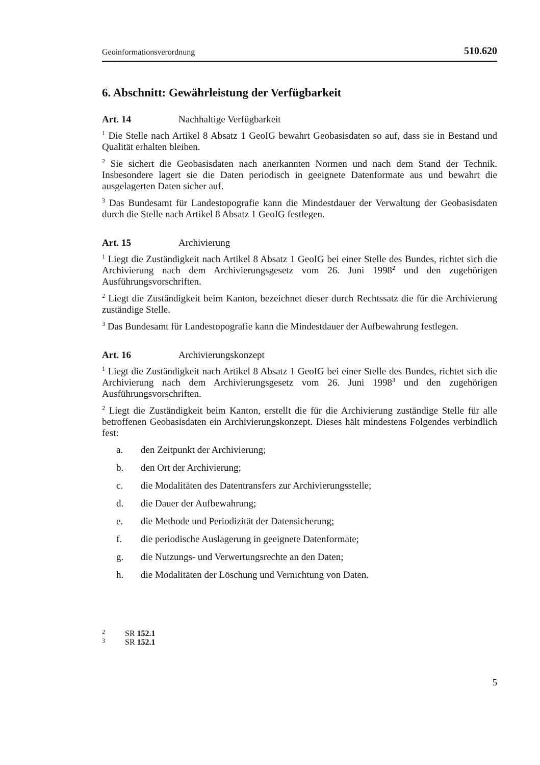Geoinformationsverordnung 510.620
6. Abschnitt: Gewährleistung der Verfügbarkeit
Art. 14 Nachhaltige Verfügbarkeit
<sup>1</sup> Die Stelle nach Artikel 8 Absatz 1 GeoIG bewahrt Geobasisdaten so auf, dass sie in Bestand und Qualität erhalten bleiben.
<sup>2</sup> Sie sichert die Geobasisdaten nach anerkannten Normen und nach dem Stand der Technik. Insbesondere lagert sie die Daten periodisch in geeignete Datenformate aus und bewahrt die ausgelagerten Daten sicher auf.
<sup>3</sup> Das Bundesamt für Landestopografie kann die Mindestdauer der Verwaltung der Geobasisdaten durch die Stelle nach Artikel 8 Absatz 1 GeoIG festlegen.
Art. 15 Archivierung
<sup>1</sup> Liegt die Zuständigkeit nach Artikel 8 Absatz 1 GeoIG bei einer Stelle des Bundes, richtet sich die Archivierung nach dem Archivierungsgesetz vom 26. Juni 1998<sup>2</sup> und den zugehörigen Ausführungsvorschriften.
<sup>2</sup> Liegt die Zuständigkeit beim Kanton, bezeichnet dieser durch Rechtssatz die für die Archivierung zuständige Stelle.
<sup>3</sup> Das Bundesamt für Landestopografie kann die Mindestdauer der Aufbewahrung festlegen.
Art. 16 Archivierungskonzept
<sup>1</sup> Liegt die Zuständigkeit nach Artikel 8 Absatz 1 GeoIG bei einer Stelle des Bundes, richtet sich die Archivierung nach dem Archivierungsgesetz vom 26. Juni 1998<sup>3</sup> und den zugehörigen Ausführungsvorschriften.
<sup>2</sup> Liegt die Zuständigkeit beim Kanton, erstellt die für die Archivierung zuständige Stelle für alle betroffenen Geobasisdaten ein Archivierungskonzept. Dieses hält mindestens Folgendes verbindlich fest:
a. den Zeitpunkt der Archivierung;
b. den Ort der Archivierung;
c. die Modalitäten des Datentransfers zur Archivierungsstelle;
d. die Dauer der Aufbewahrung;
e. die Methode und Periodizität der Datensicherung;
f. die periodische Auslagerung in geeignete Datenformate;
g. die Nutzungs- und Verwertungsrechte an den Daten;
h. die Modalitäten der Löschung und Vernichtung von Daten.
<sup>2</sup> SR 152.1
<sup>3</sup> SR 152.1
5